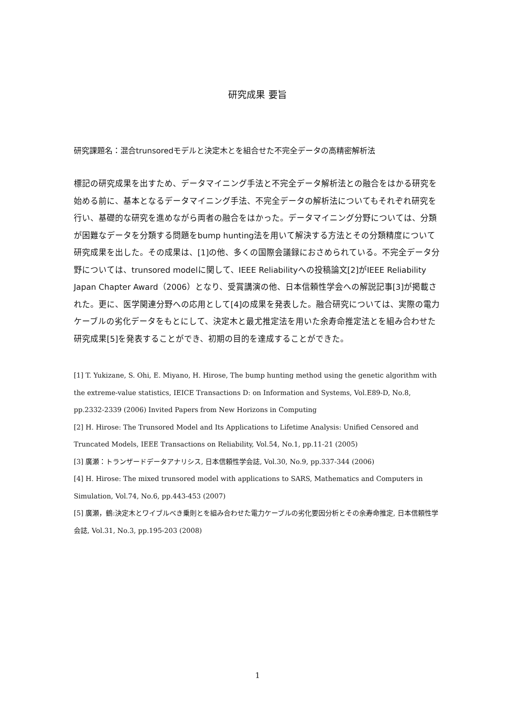研究成果 要旨
研究課題名：混合trunsoredモデルと決定木とを組合せた不完全データの高精密解析法
標記の研究成果を出すため、データマイニング手法と不完全データ解析法との融合をはかる研究を始める前に、基本となるデータマイニング手法、不完全データの解析法についてもそれぞれ研究を行い、基礎的な研究を進めながら両者の融合をはかった。データマイニング分野については、分類が困難なデータを分類する問題をbump hunting法を用いて解決する方法とその分類精度について研究成果を出した。その成果は、[1]の他、多くの国際会議録におさめられている。不完全データ分野については、trunsored modelに関して、IEEE Reliabilityへの投稿論文[2]がIEEE Reliability Japan Chapter Award（2006）となり、受賞講演の他、日本信頼性学会への解説記事[3]が掲載された。更に、医学関連分野への応用として[4]の成果を発表した。融合研究については、実際の電力ケーブルの劣化データをもとにして、決定木と最尤推定法を用いた余寿命推定法とを組み合わせた研究成果[5]を発表することができ、初期の目的を達成することができた。
[1] T. Yukizane, S. Ohi, E. Miyano, H. Hirose, The bump hunting method using the genetic algorithm with the extreme-value statistics, IEICE Transactions D: on Information and Systems, Vol.E89-D, No.8, pp.2332-2339 (2006) Invited Papers from New Horizons in Computing
[2] H. Hirose: The Trunsored Model and Its Applications to Lifetime Analysis: Unified Censored and Truncated Models, IEEE Transactions on Reliability, Vol.54, No.1, pp.11-21 (2005)
[3] 廣瀬：トランザードデータアナリシス, 日本信頼性学会誌, Vol.30, No.9, pp.337-344 (2006)
[4] H. Hirose: The mixed trunsored model with applications to SARS, Mathematics and Computers in Simulation, Vol.74, No.6, pp.443-453 (2007)
[5] 廣瀬，鶴:決定木とワイブルべき乗則とを組み合わせた電力ケーブルの劣化要因分析とその余寿命推定, 日本信頼性学会誌, Vol.31, No.3, pp.195-203 (2008)
1